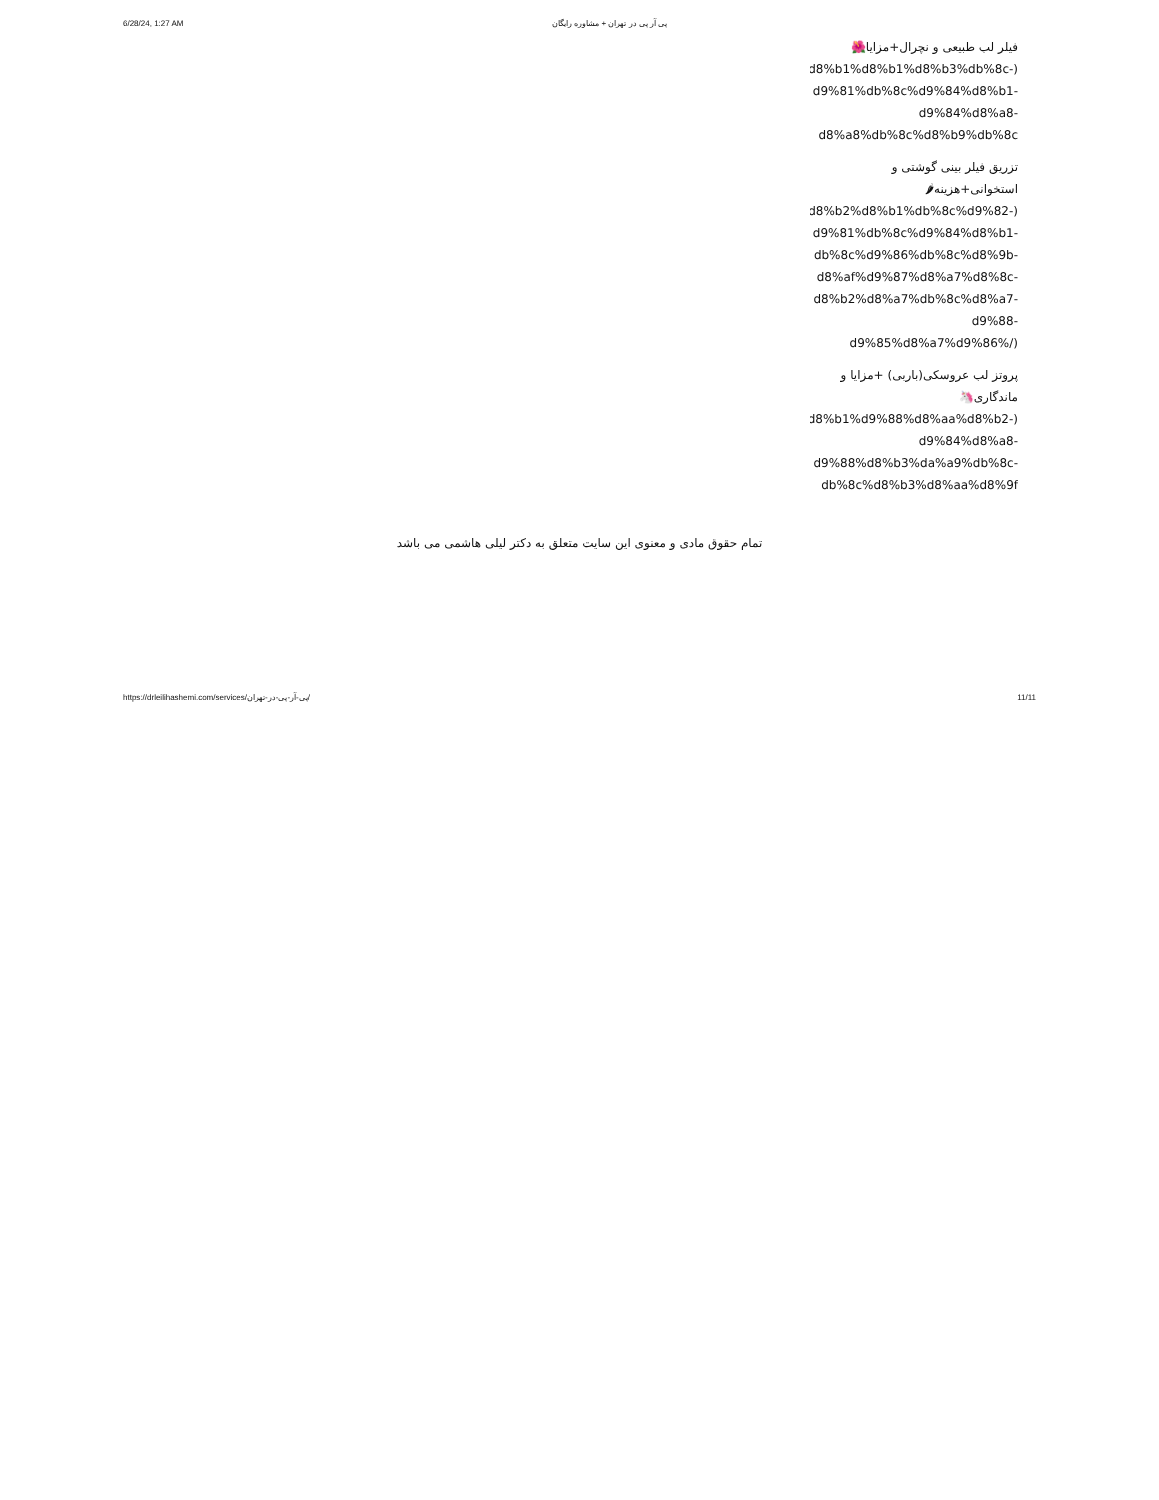6/28/24, 1:27 AM پی آر پی در تهران + مشاوره رایگان
فیلر لب طبیعی و نچرال+مزایا🌺
(-d8%b1%d8%b1%d8%b3%db%8c
-d9%81%db%8c%d9%84%d8%b1
-d9%84%d8%a8
d8%a8%db%8c%d8%b9%db%8c
تزریق فیلر بینی گوشتی و
استخوانی+هزینه🌶
(-d8%b2%d8%b1%db%8c%d9%82
-d9%81%db%8c%d9%84%d8%b1
-db%8c%d9%86%db%8c%d8%9b
-d8%af%d9%87%d8%a7%d8%8c
-d8%b2%d8%a7%db%8c%d8%a7
-d9%88
(/%d9%85%d8%a7%d9%86
پروتز لب عروسکی(باربی) +مزایا و
ماندگاری🦄
(-d8%b1%d9%88%d8%aa%d8%b2
-d9%84%d8%a8
-d9%88%d8%b3%da%a9%db%8c
db%8c%d8%b3%d8%aa%d8%9f
تمام حقوق مادی و معنوی این سایت متعلق به دکتر لیلی هاشمی می باشد
https://drleilihashemi.com/services/پی-آر-پی-در-تهران/ 11/11